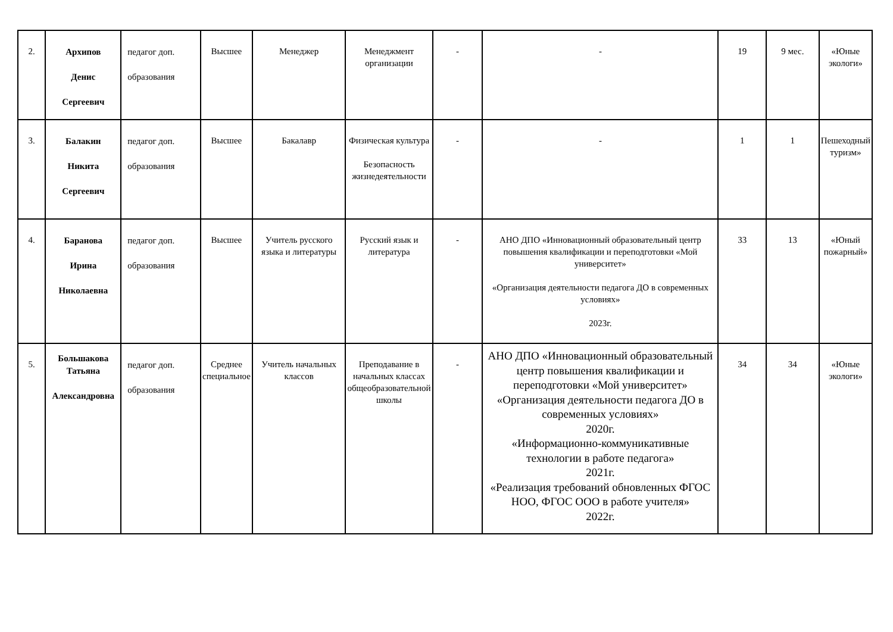| 2. | Архипов Денис Сергеевич | педагог доп. образования | Высшее | Менеджер | Менеджмент организации | - | - | 19 | 9 мес. | «Юные экологи» |
| 3. | Балакин Никита Сергеевич | педагог доп. образования | Высшее | Бакалавр | Физическая культура Безопасность жизнедеятельности | - | - | 1 | 1 | Пешеходный туризм» |
| 4. | Баранова Ирина Николаевна | педагог доп. образования | Высшее | Учитель русского языка и литературы | Русский язык и литература | - | АНО ДПО «Инновационный образовательный центр повышения квалификации и переподготовки «Мой университет» «Организация деятельности педагога ДО в современных условиях» 2023г. | 33 | 13 | «Юный пожарный» |
| 5. | Большакова Татьяна Александровна | педагог доп. образования | Среднее специальное | Учитель начальных классов | Преподавание в начальных классах общеобразовательной школы | - | АНО ДПО «Инновационный образовательный центр повышения квалификации и переподготовки «Мой университет» «Организация деятельности педагога ДО в современных условиях» 2020г. «Информационно-коммуникативные технологии в работе педагога» 2021г. «Реализация требований обновленных ФГОС НОО, ФГОС ООО в работе учителя» 2022г. | 34 | 34 | «Юные экологи» |